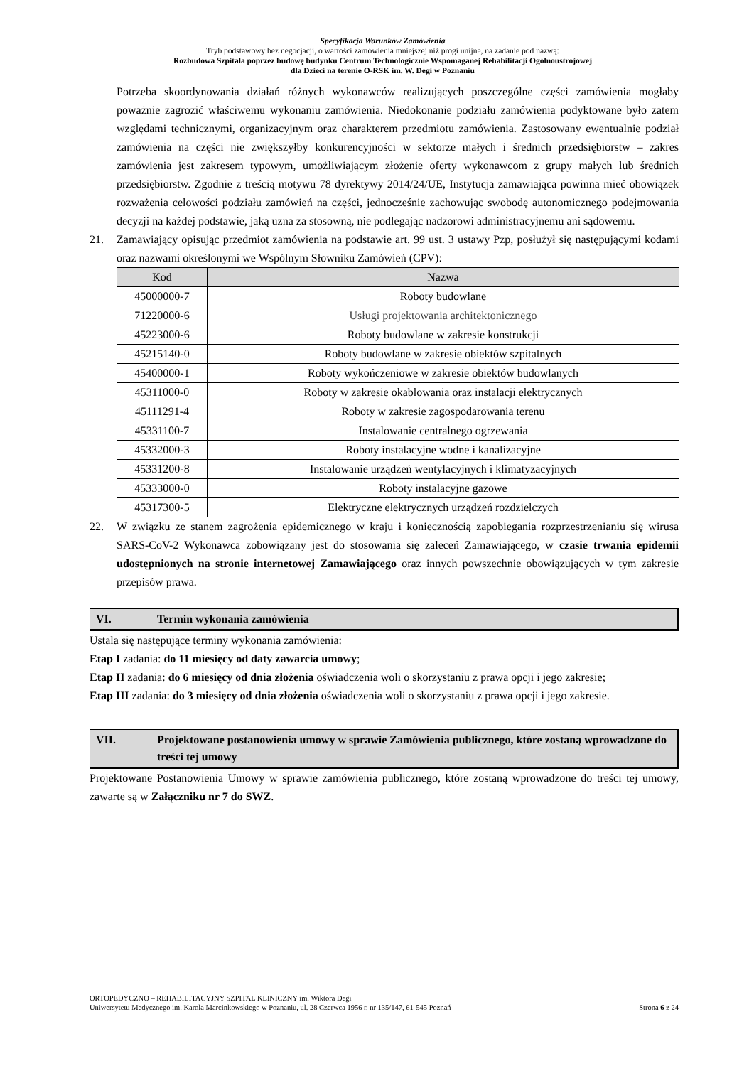Specyfikacja Warunków Zamówienia
Tryb podstawowy bez negocjacji, o wartości zamówienia mniejszej niż progi unijne, na zadanie pod nazwą:
Rozbudowa Szpitala poprzez budowę budynku Centrum Technologicznie Wspomaganej Rehabilitacji Ogólnoustrojowej
dla Dzieci na terenie O-RSK im. W. Degi w Poznaniu
Potrzeba skoordynowania działań różnych wykonawców realizujących poszczególne części zamówienia mogłaby poważnie zagrozić właściwemu wykonaniu zamówienia. Niedokonanie podziału zamówienia podyktowane było zatem względami technicznymi, organizacyjnym oraz charakterem przedmiotu zamówienia. Zastosowany ewentualnie podział zamówienia na części nie zwiększyłby konkurencyjności w sektorze małych i średnich przedsiębiorstw – zakres zamówienia jest zakresem typowym, umożliwiającym złożenie oferty wykonawcom z grupy małych lub średnich przedsiębiorstw. Zgodnie z treścią motywu 78 dyrektywy 2014/24/UE, Instytucja zamawiająca powinna mieć obowiązek rozważenia celowości podziału zamówień na części, jednocześnie zachowując swobodę autonomicznego podejmowania decyzji na każdej podstawie, jaką uzna za stosowną, nie podlegając nadzorowi administracyjnemu ani sądowemu.
21. Zamawiający opisując przedmiot zamówienia na podstawie art. 99 ust. 3 ustawy Pzp, posłużył się następującymi kodami oraz nazwami określonymi we Wspólnym Słowniku Zamówień (CPV):
| Kod | Nazwa |
| --- | --- |
| 45000000-7 | Roboty budowlane |
| 71220000-6 | Usługi projektowania architektonicznego |
| 45223000-6 | Roboty budowlane w zakresie konstrukcji |
| 45215140-0 | Roboty budowlane w zakresie obiektów szpitalnych |
| 45400000-1 | Roboty wykończeniowe w zakresie obiektów budowlanych |
| 45311000-0 | Roboty w zakresie okablowania oraz instalacji elektrycznych |
| 45111291-4 | Roboty w zakresie zagospodarowania terenu |
| 45331100-7 | Instalowanie centralnego ogrzewania |
| 45332000-3 | Roboty instalacyjne wodne i kanalizacyjne |
| 45331200-8 | Instalowanie urządzeń wentylacyjnych i klimatyzacyjnych |
| 45333000-0 | Roboty instalacyjne gazowe |
| 45317300-5 | Elektryczne elektrycznych urządzeń rozdzielczych |
22. W związku ze stanem zagrożenia epidemicznego w kraju i koniecznością zapobiegania rozprzestrzenianiu się wirusa SARS-CoV-2 Wykonawca zobowiązany jest do stosowania się zaleceń Zamawiającego, w czasie trwania epidemii udostępnionych na stronie internetowej Zamawiającego oraz innych powszechnie obowiązujących w tym zakresie przepisów prawa.
VI. Termin wykonania zamówienia
Ustala się następujące terminy wykonania zamówienia:
Etap I zadania: do 11 miesięcy od daty zawarcia umowy;
Etap II zadania: do 6 miesięcy od dnia złożenia oświadczenia woli o skorzystaniu z prawa opcji i jego zakresie;
Etap III zadania: do 3 miesięcy od dnia złożenia oświadczenia woli o skorzystaniu z prawa opcji i jego zakresie.
VII. Projektowane postanowienia umowy w sprawie Zamówienia publicznego, które zostaną wprowadzone do treści tej umowy
Projektowane Postanowienia Umowy w sprawie zamówienia publicznego, które zostaną wprowadzone do treści tej umowy, zawarte są w Załączniku nr 7 do SWZ.
ORTOPEDYCZNO – REHABILITACYJNY SZPITAL KLINICZNY im. Wiktora Degi
Uniwersytetu Medycznego im. Karola Marcinkowskiego w Poznaniu, ul. 28 Czerwca 1956 r. nr 135/147, 61-545 Poznań Strona 6 z 24